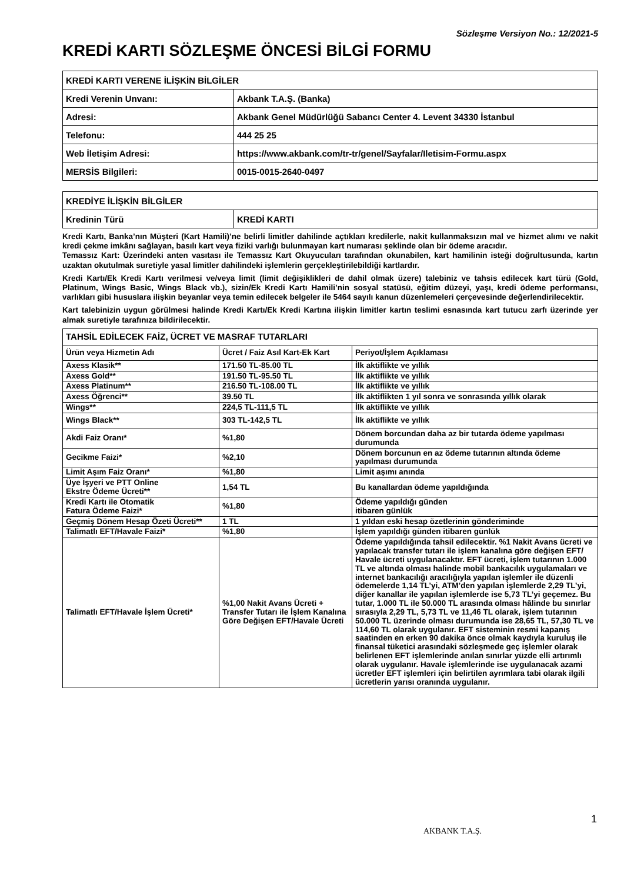Sözleşme Versiyon No.: 12/2021-5
KREDİ KARTI SÖZLEŞME ÖNCESİ BİLGİ FORMU
| KREDİ KARTI VERENE İLİŞKİN BİLGİLER | |
| Kredi Verenin Unvanı: | Akbank T.A.Ş. (Banka) |
| Adresi: | Akbank Genel Müdürlüğü Sabancı Center 4. Levent 34330 İstanbul |
| Telefonu: | 444 25 25 |
| Web İletişim Adresi: | https://www.akbank.com/tr-tr/genel/Sayfalar/Iletisim-Formu.aspx |
| MERSİS Bilgileri: | 0015-0015-2640-0497 |
| KREDİYE İLİŞKİN BİLGİLER | |
| Kredinin Türü | KREDİ KARTI |
Kredi Kartı, Banka’nın Müşteri (Kart Hamili)’ne belirli limitler dahilinde açtıkları kredilerle, nakit kullanmaksızın mal ve hizmet alımı ve nakit kredi çekme imkânı sağlayan, basılı kart veya fiziki varlığı bulunmayan kart numarası şeklinde olan bir ödeme aracıdır.
Temassız Kart: Üzerindeki anten vasıtası ile Temassız Kart Okuyucuları tarafından okunabilen, kart hamilinin isteği doğrultusunda, kartın uzaktan okutulmak suretiyle yasal limitler dahilindeki işlemlerin gerçekleştirilebildiği kartlardır.
Kredi Kartı/Ek Kredi Kartı verilmesi ve/veya limit (limit değişiklikleri de dahil olmak üzere) talebiniz ve tahsis edilecek kart türü (Gold, Platinum, Wings Basic, Wings Black vb.), sizin/Ek Kredi Kartı Hamili’nin sosyal statüsü, eğitim düzeyi, yaşı, kredi ödeme performansı, varlıkları gibi hususlara ilişkin beyanlar veya temin edilecek belgeler ile 5464 sayılı kanun düzenlemeleri çerçevesinde değerlendirilecektir.
Kart talebinizin uygun görülmesi halinde Kredi Kartı/Ek Kredi Kartına ilişkin limitler kartın teslimi esnasında kart tutucu zarfı üzerinde yer almak suretiyle tarafınıza bildirilecektir.
| TAHSİL EDİLECEK FAİZ, ÜCRET VE MASRAF TUTARLARI | | |
| Ürün veya Hizmetin Adı | Ücret / Faiz Asıl Kart-Ek Kart | Periyot/İşlem Açıklaması |
| Axess Klasik** | 171.50 TL-85.00 TL | İlk aktiflikte ve yıllık |
| Axess Gold** | 191.50 TL-95.50 TL | İlk aktiflikte ve yıllık |
| Axess Platinum** | 216.50 TL-108.00 TL | İlk aktiflikte ve yıllık |
| Axess Öğrenci** | 39.50 TL | İlk aktiflikten 1 yıl sonra ve sonrasında yıllık olarak |
| Wings** | 224,5 TL-111,5 TL | İlk aktiflikte ve yıllık |
| Wings Black** | 303 TL-142,5 TL | İlk aktiflikte ve yıllık |
| Akdi Faiz Oranı* | %1,80 | Dönem borcundan daha az bir tutarda ödeme yapılması durumunda |
| Gecikme Faizi* | %2,10 | Dönem borcunun en az ödeme tutarının altında ödeme yapılması durumunda |
| Limit Aşım Faiz Oranı* | %1,80 | Limit aşımı anında |
| Üye İşyeri ve PTT Online Ekstre Ödeme Ücreti** | 1,54 TL | Bu kanallardan ödeme yapıldığında |
| Kredi Kartı ile Otomatik Fatura Ödeme Faizi* | %1,80 | Ödeme yapıldığı günden itibaren günlük |
| Geçmiş Dönem Hesap Özeti Ücreti** | 1 TL | 1 yıldan eski hesap özetlerinin gönderiminde |
| Talimatlı EFT/Havale Faizi* | %1,80 | İşlem yapıldığı günden itibaren günlük |
| Talimatlı EFT/Havale İşlem Ücreti* | %1,00 Nakit Avans Ücreti + Transfer Tutarı ile İşlem Kanalına Göre Değişen EFT/Havale Ücreti | Ödeme yapıldığında tahsil edilecektir. %1 Nakit Avans ücreti ve yapılacak transfer tutarı ile işlem kanalına göre değişen EFT/ Havale ücreti uygulanacaktır. EFT ücreti, işlem tutarının 1.000 TL ve altında olması halinde mobil bankacılık uygulamaları ve internet bankacılığı aracılığıyla yapılan işlemler ile düzenli ödemelerde 1,14 TL’yi, ATM’den yapılan işlemlerde 2,29 TL’yi, diğer kanallar ile yapılan işlemlerde ise 5,73 TL’yi geçemez. Bu tutar, 1.000 TL ile 50.000 TL arasında olması hâlinde bu sınırlar sırasıyla 2,29 TL, 5,73 TL ve 11,46 TL olarak, işlem tutarının 50.000 TL üzerinde olması durumunda ise 28,65 TL, 57,30 TL ve 114,60 TL olarak uygulanır. EFT sisteminin resmi kapanış saatinden en erken 90 dakika önce olmak kaydıyla kuruluş ile finansal tüketici arasındaki sözleşmede geç işlemler olarak belirlenen EFT işlemlerinde anılan sınırlar yüzde elli artırımlı olarak uygulanır. Havale işlemlerinde ise uygulanacak azami ücretler EFT işlemleri için belirtilen ayrımlara tabi olarak ilgili ücretlerin yarısı oranında uygulanır. |
AKBANK T.A.Ş.
1